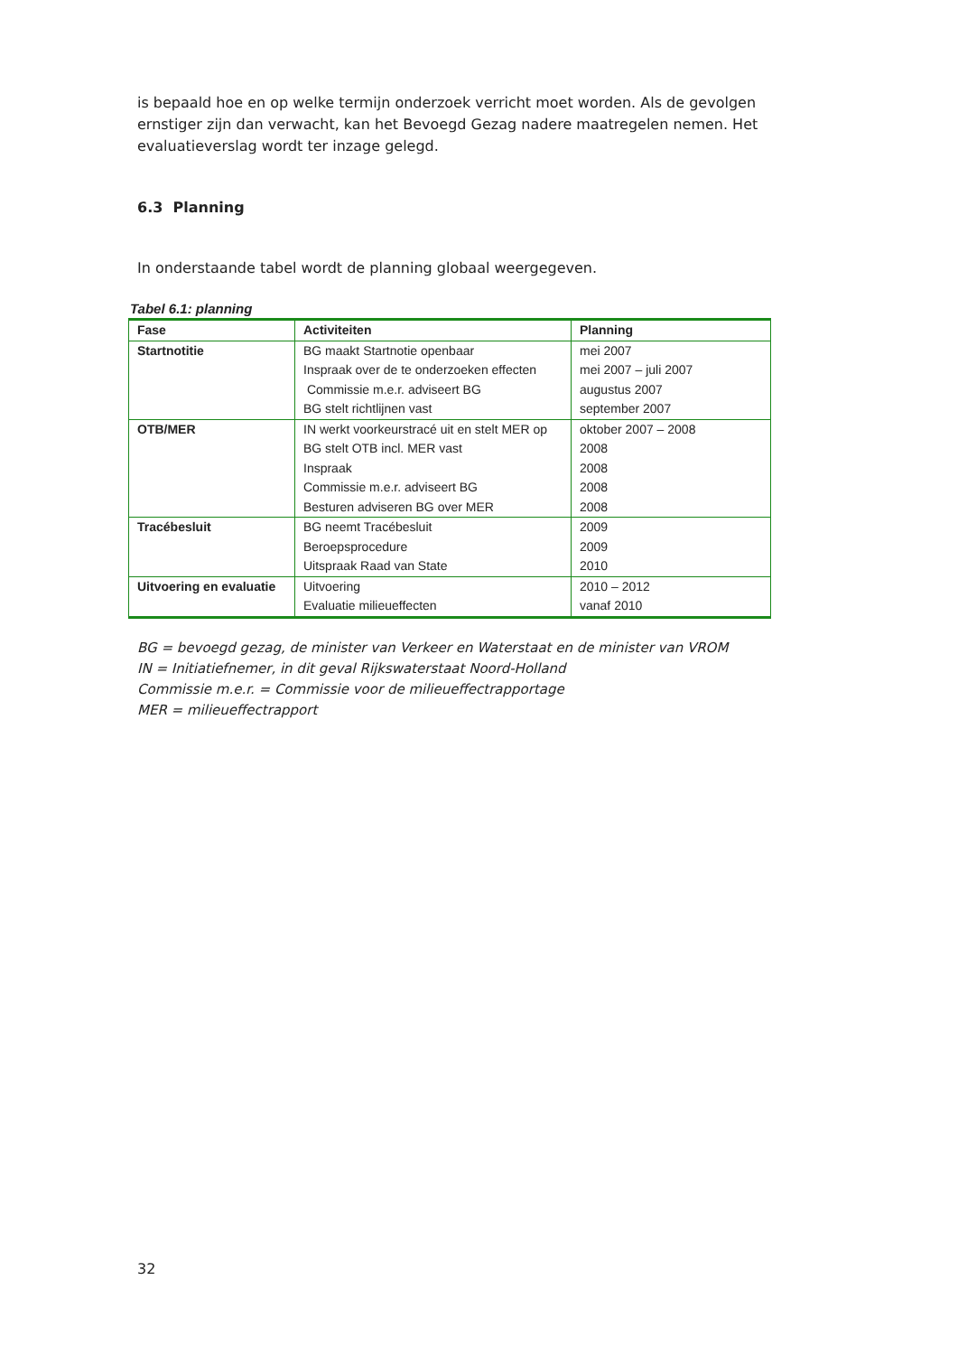is bepaald hoe en op welke termijn onderzoek verricht moet worden. Als de gevolgen ernstiger zijn dan verwacht, kan het Bevoegd Gezag nadere maatregelen nemen. Het evaluatieverslag wordt ter inzage gelegd.
6.3 Planning
In onderstaande tabel wordt de planning globaal weergegeven.
Tabel 6.1: planning
| Fase | Activiteiten | Planning |
| --- | --- | --- |
| Startnotitie | BG maakt Startnotie openbaar Inspraak over de te onderzoeken effecten Commissie m.e.r. adviseert BG BG stelt richtlijnen vast | mei 2007 mei 2007 – juli 2007 augustus 2007 september 2007 |
| OTB/MER | IN werkt voorkeurstracé uit en stelt MER op BG stelt OTB incl. MER vast Inspraak Commissie m.e.r. adviseert BG Besturen adviseren BG over MER | oktober 2007 – 2008 2008 2008 2008 2008 |
| Tracébesluit | BG neemt Tracébesluit Beroepsprocedure Uitspraak Raad van State | 2009 2009 2010 |
| Uitvoering en evaluatie | Uitvoering Evaluatie milieueffecten | 2010 – 2012 vanaf 2010 |
BG = bevoegd gezag, de minister van Verkeer en Waterstaat en de minister van VROM
IN = Initiatiefnemer, in dit geval Rijkswaterstaat Noord-Holland
Commissie m.e.r. = Commissie voor de milieueffectrapportage
MER = milieueffectrapport
32